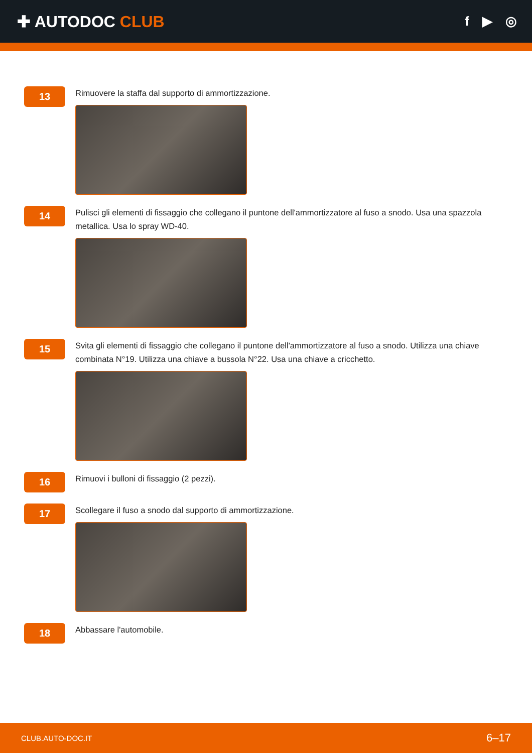✚ AUTODOC CLUB
f ▶ ◎
13
Rimuovere la staffa dal supporto di ammortizzazione.
14
Pulisci gli elementi di fissaggio che collegano il puntone dell'ammortizzatore al fuso a snodo. Usa una spazzola metallica. Usa lo spray WD-40.
15
Svita gli elementi di fissaggio che collegano il puntone dell'ammortizzatore al fuso a snodo. Utilizza una chiave combinata N°19. Utilizza una chiave a bussola N°22. Usa una chiave a cricchetto.
16
Rimuovi i bulloni di fissaggio (2 pezzi).
17
Scollegare il fuso a snodo dal supporto di ammortizzazione.
18
Abbassare l'automobile.
CLUB.AUTO-DOC.IT 6–17